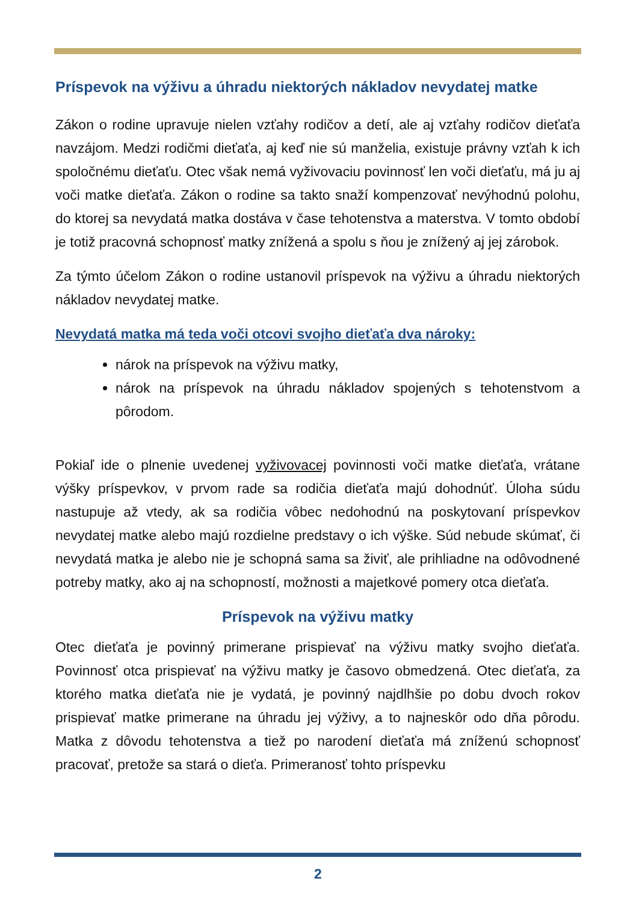Príspevok na výživu a úhradu niektorých nákladov nevydatej matke
Zákon o rodine upravuje nielen vzťahy rodičov a detí, ale aj vzťahy rodičov dieťaťa navzájom. Medzi rodičmi dieťaťa, aj keď nie sú manželia, existuje právny vzťah k ich spoločnému dieťaťu. Otec však nemá vyživovaciu povinnosť len voči dieťaťu, má ju aj voči matke dieťaťa. Zákon o rodine sa takto snaží kompenzovať nevýhodnú polohu, do ktorej sa nevydatá matka dostáva v čase tehotenstva a materstva. V tomto období je totiž pracovná schopnosť matky znížená a spolu s ňou je znížený aj jej zárobok.
Za týmto účelom Zákon o rodine ustanovil príspevok na výživu a úhradu niektorých nákladov nevydatej matke.
Nevydatá matka má teda voči otcovi svojho dieťaťa dva nároky:
nárok na príspevok na výživu matky,
nárok na príspevok na úhradu nákladov spojených s tehotenstvom a pôrodom.
Pokiaľ ide o plnenie uvedenej vyživovacej povinnosti voči matke dieťaťa, vrátane výšky príspevkov, v prvom rade sa rodičia dieťaťa majú dohodnúť. Úloha súdu nastupuje až vtedy, ak sa rodičia vôbec nedohodnú na poskytovaní príspevkov nevydatej matke alebo majú rozdielne predstavy o ich výške. Súd nebude skúmať, či nevydatá matka je alebo nie je schopná sama sa živiť, ale prihliadne na odôvodnené potreby matky, ako aj na schopností, možnosti a majetkové pomery otca dieťaťa.
Príspevok na výživu matky
Otec dieťaťa je povinný primerane prispievať na výživu matky svojho dieťaťa. Povinnosť otca prispievať na výživu matky je časovo obmedzená. Otec dieťaťa, za ktorého matka dieťaťa nie je vydatá, je povinný najdlhšie po dobu dvoch rokov prispievať matke primerane na úhradu jej výživy, a to najneskôr odo dňa pôrodu. Matka z dôvodu tehotenstva a tiež po narodení dieťaťa má zníženú schopnosť pracovať, pretože sa stará o dieťa. Primeranosť tohto príspevku
2